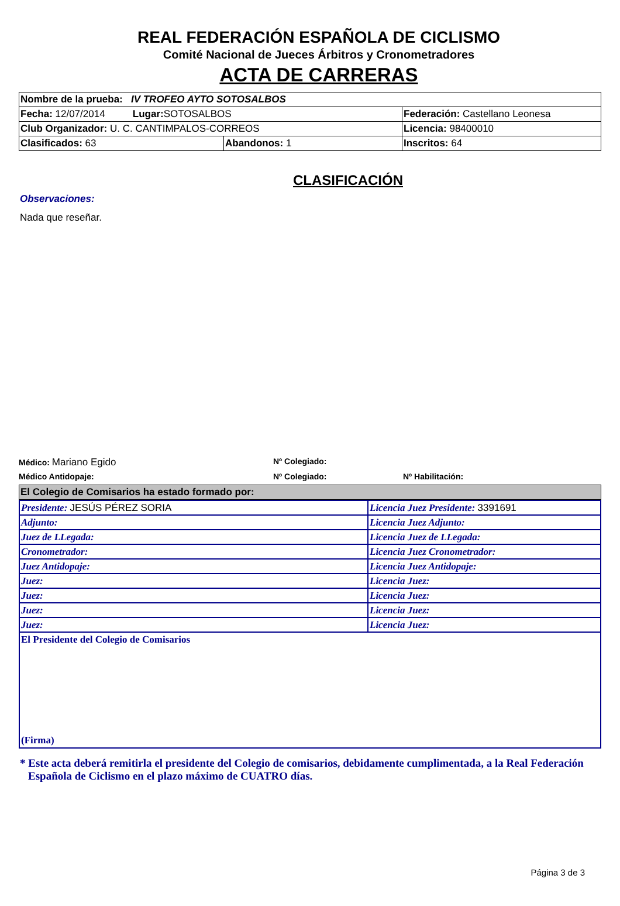REAL FEDERACIÓN ESPAÑOLA DE CICLISMO
Comité Nacional de Jueces Árbitros y Cronometradores
ACTA DE CARRERAS
| Nombre de la prueba: IV TROFEO AYTO SOTOSALBOS | | |
| Fecha: 12/07/2014 Lugar: SOTOSALBOS | | Federación: Castellano Leonesa |
| Club Organizador: U. C. CANTIMPALOS-CORREOS | | Licencia: 98400010 |
| Clasificados: 63 | Abandonos: 1 | Inscritos: 64 |
CLASIFICACIÓN
Observaciones:
Nada que reseñar.
Médico: Mariano Egido
Nº Colegiado:
Médico Antidopaje: Nº Colegiado: Nº Habilitación:
El Colegio de Comisarios ha estado formado por:
| Presidente: JESÚS PÉREZ SORIA | Licencia Juez Presidente: 3391691 |
| Adjunto: | Licencia Juez Adjunto: |
| Juez de LLegada: | Licencia Juez de LLegada: |
| Cronometrador: | Licencia Juez Cronometrador: |
| Juez Antidopaje: | Licencia Juez Antidopaje: |
| Juez: | Licencia Juez: |
| Juez: | Licencia Juez: |
| Juez: | Licencia Juez: |
| Juez: | Licencia Juez: |
El Presidente del Colegio de Comisarios
(Firma)
* Este acta deberá remitirla el presidente del Colegio de comisarios, debidamente cumplimentada, a la Real Federación Española de Ciclismo en el plazo máximo de CUATRO días.
Página 3 de 3